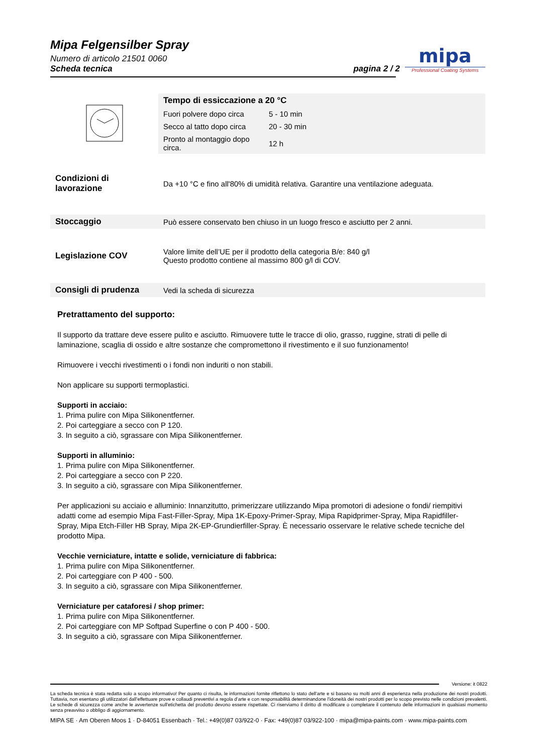Mipa Felgensilber Spray
Numero di articolo 21501 0060
Scheda tecnica
pagina 2 / 2
mipa
Professional Coating Systems
| | Tempo di essiccazione a 20 °C | |
| | Fuori polvere dopo circa | 5 - 10 min |
| | Secco al tatto dopo circa | 20 - 30 min |
| | Pronto al montaggio dopo circa. | 12 h |
| Condizioni di lavorazione | Da +10 °C e fino all'80% di umidità relativa. Garantire una ventilazione adeguata. |
| Stoccaggio | Può essere conservato ben chiuso in un luogo fresco e asciutto per 2 anni. |
| Legislazione COV | Valore limite dell’UE per il prodotto della categoria B/e: 840 g/l Questo prodotto contiene al massimo 800 g/l di COV. |
| Consigli di prudenza | Vedi la scheda di sicurezza |
Pretrattamento del supporto:
Il supporto da trattare deve essere pulito e asciutto. Rimuovere tutte le tracce di olio, grasso, ruggine, strati di pelle di laminazione, scaglia di ossido e altre sostanze che compromettono il rivestimento e il suo funzionamento!
Rimuovere i vecchi rivestimenti o i fondi non induriti o non stabili.
Non applicare su supporti termoplastici.
Supporti in acciaio:
1. Prima pulire con Mipa Silikonentferner.
2. Poi carteggiare a secco con P 120.
3. In seguito a ciò, sgrassare con Mipa Silikonentferner.
Supporti in alluminio:
1. Prima pulire con Mipa Silikonentferner.
2. Poi carteggiare a secco con P 220.
3. In seguito a ciò, sgrassare con Mipa Silikonentferner.
Per applicazioni su acciaio e alluminio: Innanzitutto, primerizzare utilizzando Mipa promotori di adesione o fondi/ riempitivi adatti come ad esempio Mipa Fast-Filler-Spray, Mipa 1K-Epoxy-Primer-Spray, Mipa Rapidprimer-Spray, Mipa Rapidfiller-Spray, Mipa Etch-Filler HB Spray, Mipa 2K-EP-Grundierfiller-Spray. È necessario osservare le relative schede tecniche del prodotto Mipa.
Vecchie verniciature, intatte e solide, verniciature di fabbrica:
1. Prima pulire con Mipa Silikonentferner.
2. Poi carteggiare con P 400 - 500.
3. In seguito a ciò, sgrassare con Mipa Silikonentferner.
Verniciature per cataforesi / shop primer:
1. Prima pulire con Mipa Silikonentferner.
2. Poi carteggiare con MP Softpad Superfine o con P 400 - 500.
3. In seguito a ciò, sgrassare con Mipa Silikonentferner.
Versione: it 0822
La scheda tecnica è stata redatta solo a scopo informativo! Per quanto ci risulta, le informazioni fornite riflettono lo stato dell'arte e si basano su molti anni di esperienza nella produzione dei nostri prodotti. Tuttavia, non esentano gli utilizzatori dall’effettuare prove e collaudi preventivi a regola d’arte e con responsabilità determinandone l'idoneità dei nostri prodotti per lo scopo previsto nelle condizioni prevalenti. Le schede di sicurezza come anche le avvertenze sull'etichetta del prodotto devono essere rispettate. Ci riserviamo il diritto di modificare o completare il contenuto delle informazioni in qualsiasi momento senza preavviso o obbligo di aggiornamento.
MIPA SE · Am Oberen Moos 1 · D-84051 Essenbach · Tel.: +49(0)87 03/922-0 · Fax: +49(0)87 03/922-100 · mipa@mipa-paints.com · www.mipa-paints.com